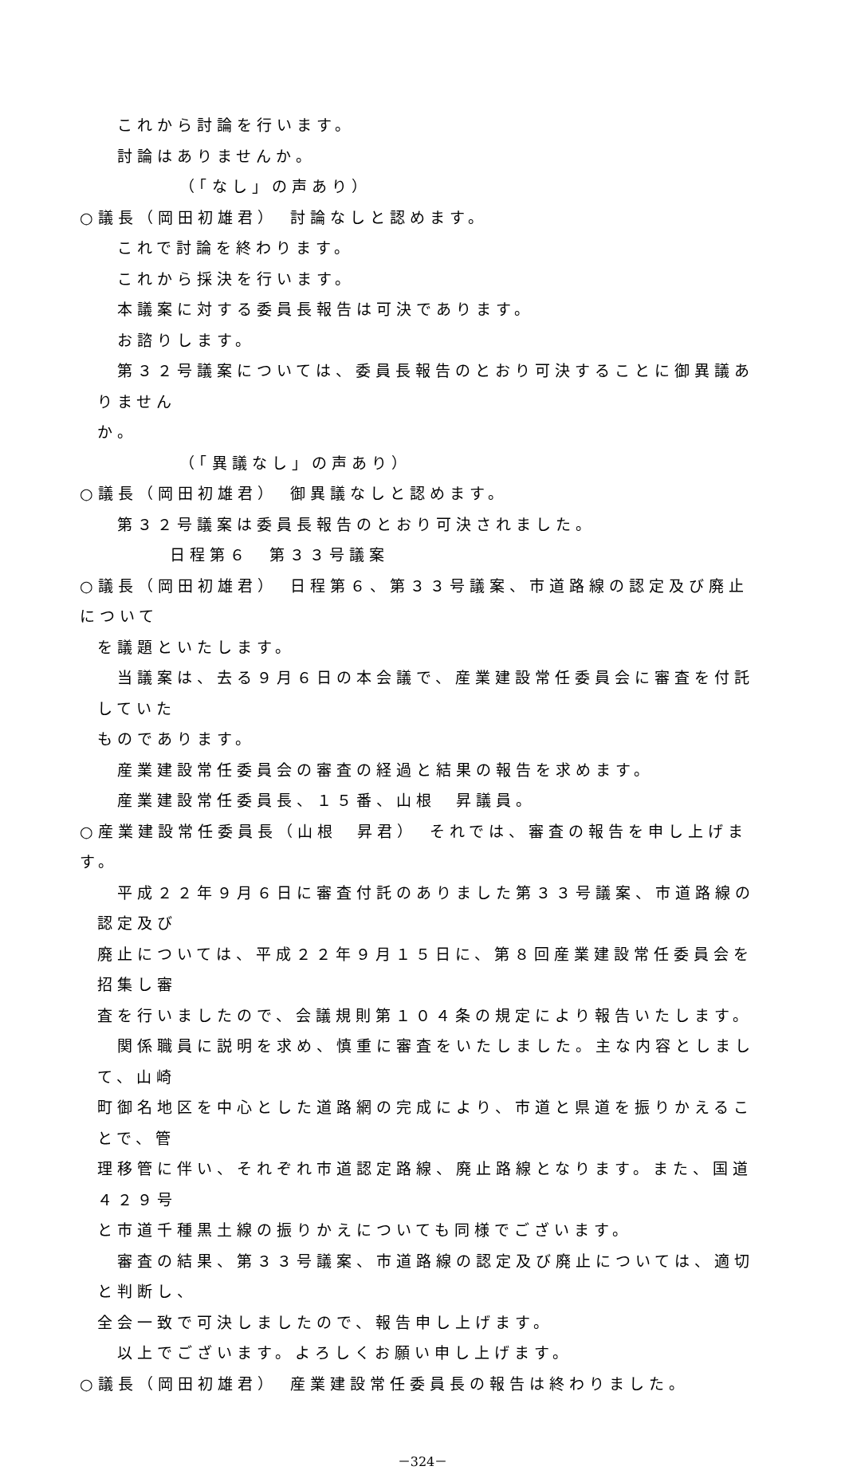これから討論を行います。
討論はありませんか。
（「なし」の声あり）
○議長（岡田初雄君）　討論なしと認めます。
これで討論を終わります。
これから採決を行います。
本議案に対する委員長報告は可決であります。
お諮りします。
　第３２号議案については、委員長報告のとおり可決することに御異議ありません
か。
（「異議なし」の声あり）
○議長（岡田初雄君）　御異議なしと認めます。
第３２号議案は委員長報告のとおり可決されました。
日程第６　第３３号議案
○議長（岡田初雄君）　日程第６、第３３号議案、市道路線の認定及び廃止について
を議題といたします。
　当議案は、去る９月６日の本会議で、産業建設常任委員会に審査を付託していた
ものであります。
産業建設常任委員会の審査の経過と結果の報告を求めます。
産業建設常任委員長、１５番、山根　昇議員。
○産業建設常任委員長（山根　昇君）　それでは、審査の報告を申し上げます。
　平成２２年９月６日に審査付託のありました第３３号議案、市道路線の認定及び
廃止については、平成２２年９月１５日に、第８回産業建設常任委員会を招集し審
査を行いましたので、会議規則第１０４条の規定により報告いたします。
　関係職員に説明を求め、慎重に審査をいたしました。主な内容としまして、山崎
町御名地区を中心とした道路網の完成により、市道と県道を振りかえることで、管
理移管に伴い、それぞれ市道認定路線、廃止路線となります。また、国道４２９号
と市道千種黒土線の振りかえについても同様でございます。
　審査の結果、第３３号議案、市道路線の認定及び廃止については、適切と判断し、
全会一致で可決しましたので、報告申し上げます。
以上でございます。よろしくお願い申し上げます。
○議長（岡田初雄君）　産業建設常任委員長の報告は終わりました。
－324－